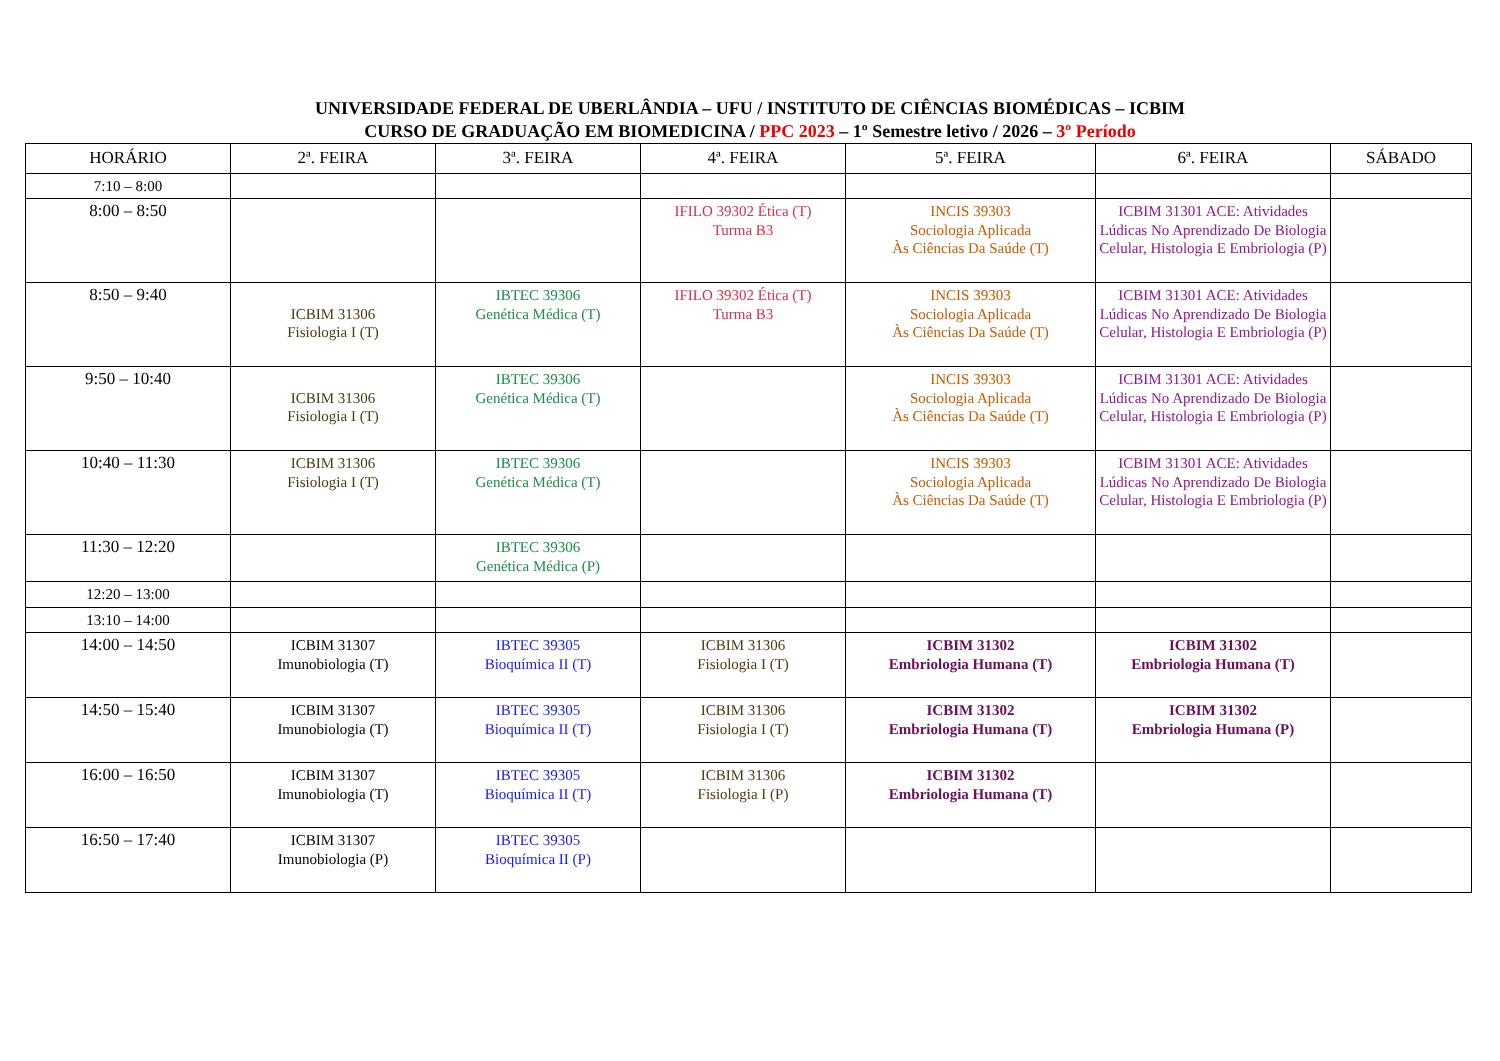UNIVERSIDADE FEDERAL DE UBERLÂNDIA – UFU / INSTITUTO DE CIÊNCIAS BIOMÉDICAS – ICBIM
CURSO DE GRADUAÇÃO EM BIOMEDICINA / PPC 2023 – 1º Semestre letivo / 2026 – 3º Período
| HORÁRIO | 2ª. FEIRA | 3ª. FEIRA | 4ª. FEIRA | 5ª. FEIRA | 6ª. FEIRA | SÁBADO |
| --- | --- | --- | --- | --- | --- | --- |
| 7:10 – 8:00 | | | | | | |
| 8:00 – 8:50 | | | IFILO 39302 Ética (T) Turma B3 | INCIS 39303 Sociologia Aplicada Às Ciências Da Saúde (T) | ICBIM 31301 ACE: Atividades Lúdicas No Aprendizado De Biologia Celular, Histologia E Embriologia (P) | |
| 8:50 – 9:40 | ICBIM 31306 Fisiologia I (T) | IBTEC 39306 Genética Médica (T) | IFILO 39302 Ética (T) Turma B3 | INCIS 39303 Sociologia Aplicada Às Ciências Da Saúde (T) | ICBIM 31301 ACE: Atividades Lúdicas No Aprendizado De Biologia Celular, Histologia E Embriologia (P) | |
| 9:50 – 10:40 | ICBIM 31306 Fisiologia I (T) | IBTEC 39306 Genética Médica (T) | | INCIS 39303 Sociologia Aplicada Às Ciências Da Saúde (T) | ICBIM 31301 ACE: Atividades Lúdicas No Aprendizado De Biologia Celular, Histologia E Embriologia (P) | |
| 10:40 – 11:30 | ICBIM 31306 Fisiologia I (T) | IBTEC 39306 Genética Médica (T) | | INCIS 39303 Sociologia Aplicada Às Ciências Da Saúde (T) | ICBIM 31301 ACE: Atividades Lúdicas No Aprendizado De Biologia Celular, Histologia E Embriologia (P) | |
| 11:30 – 12:20 | | IBTEC 39306 Genética Médica (P) | | | | |
| 12:20 – 13:00 | | | | | | |
| 13:10 – 14:00 | | | | | | |
| 14:00 – 14:50 | ICBIM 31307 Imunobiologia (T) | IBTEC 39305 Bioquímica II (T) | ICBIM 31306 Fisiologia I (T) | ICBIM 31302 Embriologia Humana (T) | ICBIM 31302 Embriologia Humana (T) | |
| 14:50 – 15:40 | ICBIM 31307 Imunobiologia (T) | IBTEC 39305 Bioquímica II (T) | ICBIM 31306 Fisiologia I (T) | ICBIM 31302 Embriologia Humana (T) | ICBIM 31302 Embriologia Humana (P) | |
| 16:00 – 16:50 | ICBIM 31307 Imunobiologia (T) | IBTEC 39305 Bioquímica II (T) | ICBIM 31306 Fisiologia I (P) | ICBIM 31302 Embriologia Humana (T) | | |
| 16:50 – 17:40 | ICBIM 31307 Imunobiologia (P) | IBTEC 39305 Bioquímica II (P) | | | | |